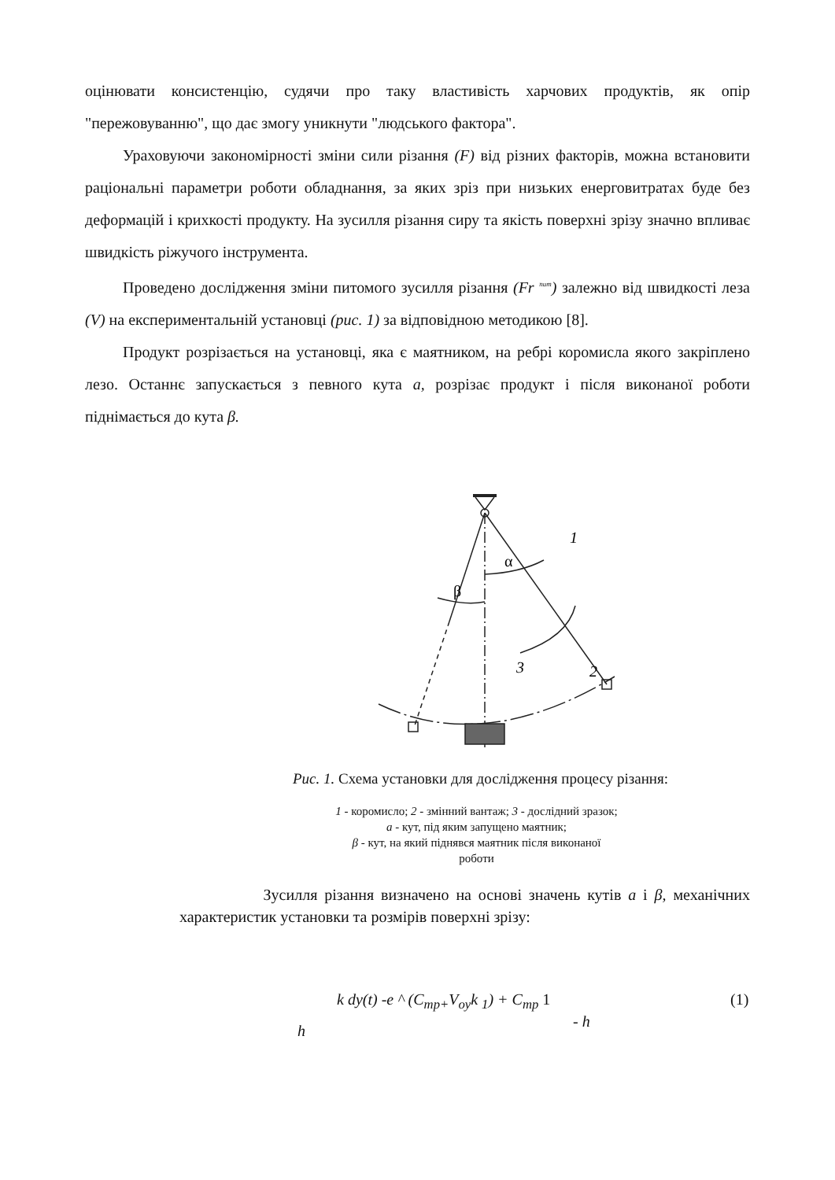оцінювати консистенцію, судячи про таку властивість харчових продуктів, як опір "пережовуванню", що дає змогу уникнути "людського фактора".
Ураховуючи закономірності зміни сили різання (F) від різних факторів, можна встановити раціональні параметри роботи обладнання, за яких зріз при низьких енерговитратах буде без деформацій і крихкості продукту. На зусилля різання сиру та якість поверхні зрізу значно впливає швидкість ріжучого інструмента.
Проведено дослідження зміни питомого зусилля різання (Fr <sup>пит</sup>) залежно від швидкості леза (V) на експериментальній установці (рис. 1) за відповідною методикою [8].
Продукт розрізається на установці, яка є маятником, на ребрі коромисла якого закріплено лезо. Останнє запускається з певного кута а, розрізає продукт і після виконаної роботи піднімається до кута β.
1
2
3
α
β
Рис. 1. Схема установки для дослідження процесу різання:
1 - коромисло; 2 - змінний вантаж; 3 - дослідний зразок;
а - кут, під яким запущено маятник;
β - кут, на який піднявся маятник після виконаної
роботи
Зусилля різання визначено на основі значень кутів а і β, механічних характеристик установки та розмірів поверхні зрізу:
h
k dy(t) -e ^ (C<sub>mp+</sub>V<sub>oy</sub>k <sub>1</sub>) + C<sub>mp</sub> 1
- h
(1)